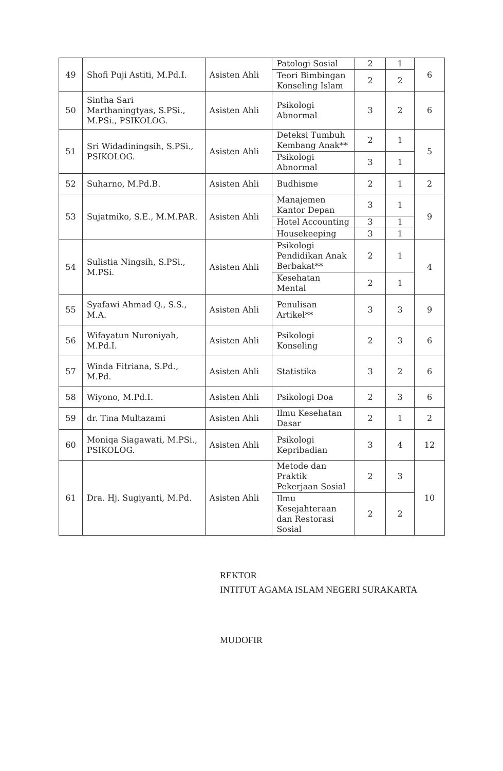| 49 | Shofi Puji Astiti, M.Pd.I. | Asisten Ahli | Patologi Sosial | 2 | 1 | 6 |
| | | | Teori Bimbingan Konseling Islam | 2 | 2 | |
| 50 | Sintha Sari Marthaningtyas, S.PSi., M.PSi., PSIKOLOG. | Asisten Ahli | Psikologi Abnormal | 3 | 2 | 6 |
| 51 | Sri Widadiningsih, S.PSi., PSIKOLOG. | Asisten Ahli | Deteksi Tumbuh Kembang Anak** | 2 | 1 | 5 |
| | | | Psikologi Abnormal | 3 | 1 | |
| 52 | Suharno, M.Pd.B. | Asisten Ahli | Budhisme | 2 | 1 | 2 |
| 53 | Sujatmiko, S.E., M.M.PAR. | Asisten Ahli | Manajemen Kantor Depan | 3 | 1 | 9 |
| | | | Hotel Accounting | 3 | 1 | |
| | | | Housekeeping | 3 | 1 | |
| 54 | Sulistia Ningsih, S.PSi., M.PSi. | Asisten Ahli | Psikologi Pendidikan Anak Berbakat** | 2 | 1 | 4 |
| | | | Kesehatan Mental | 2 | 1 | |
| 55 | Syafawi Ahmad Q., S.S., M.A. | Asisten Ahli | Penulisan Artikel** | 3 | 3 | 9 |
| 56 | Wifayatun Nuroniyah, M.Pd.I. | Asisten Ahli | Psikologi Konseling | 2 | 3 | 6 |
| 57 | Winda Fitriana, S.Pd., M.Pd. | Asisten Ahli | Statistika | 3 | 2 | 6 |
| 58 | Wiyono, M.Pd.I. | Asisten Ahli | Psikologi Doa | 2 | 3 | 6 |
| 59 | dr. Tina Multazami | Asisten Ahli | Ilmu Kesehatan Dasar | 2 | 1 | 2 |
| 60 | Moniqa Siagawati, M.PSi., PSIKOLOG. | Asisten Ahli | Psikologi Kepribadian | 3 | 4 | 12 |
| 61 | Dra. Hj. Sugiyanti, M.Pd. | Asisten Ahli | Metode dan Praktik Pekerjaan Sosial | 2 | 3 | 10 |
| | | | Ilmu Kesejahteraan dan Restorasi Sosial | 2 | 2 | |
REKTOR
INTITUT AGAMA ISLAM NEGERI SURAKARTA
MUDOFIR